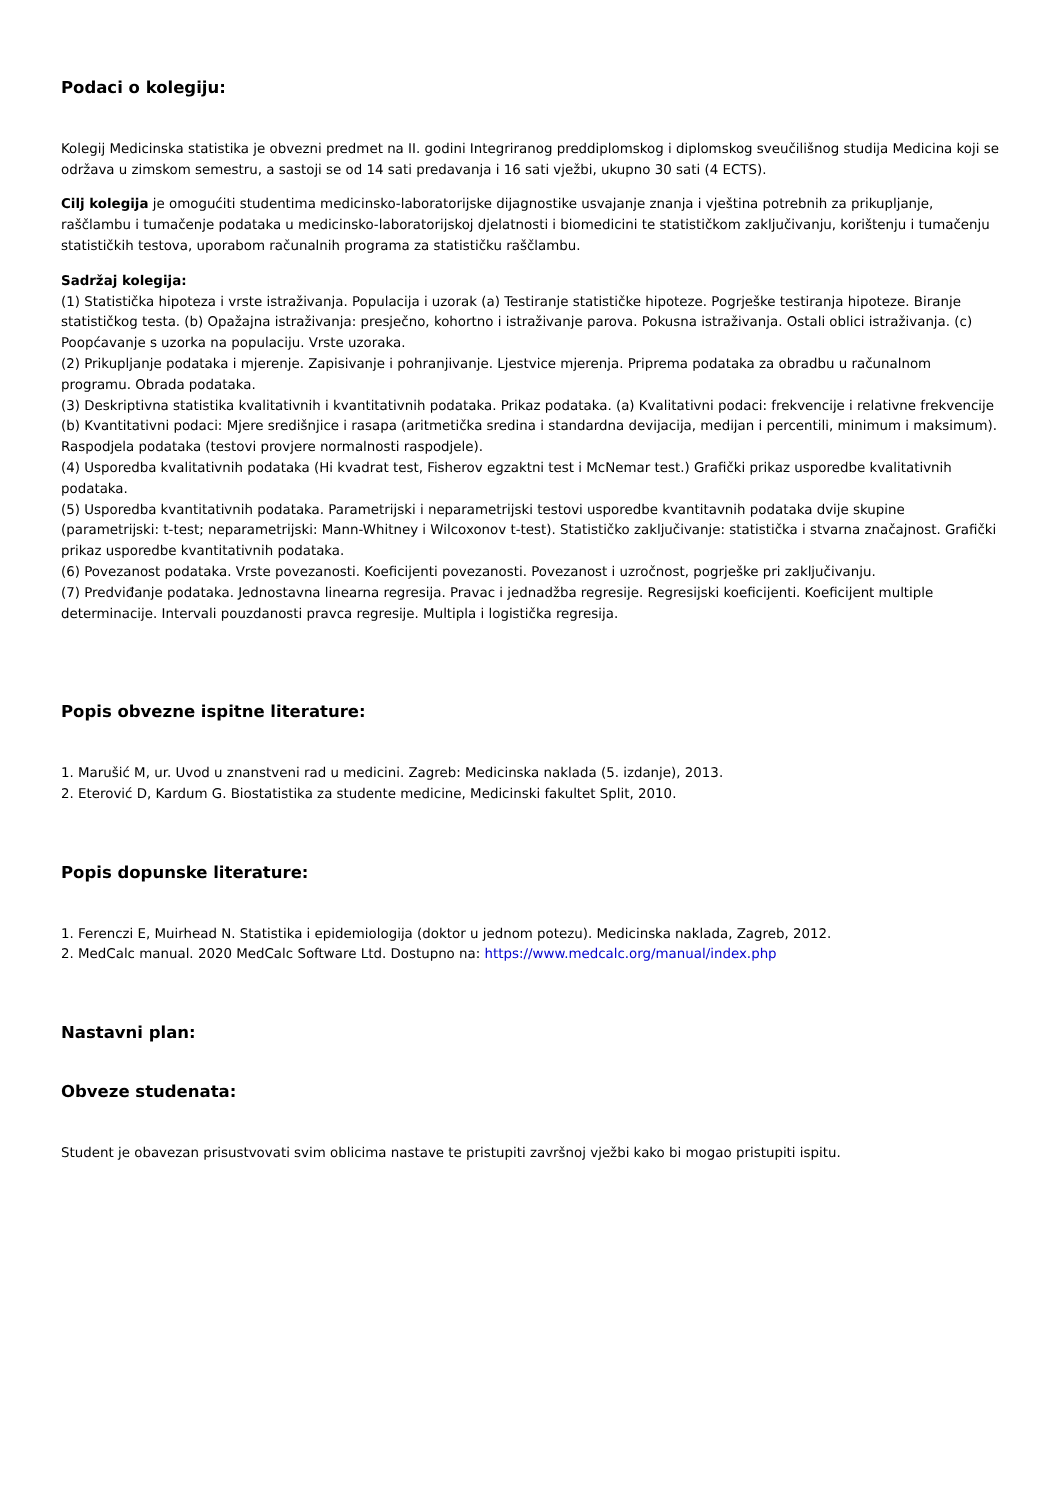Podaci o kolegiju:
Kolegij Medicinska statistika je obvezni predmet na II. godini Integriranog preddiplomskog i diplomskog sveučilišnog studija Medicina koji se održava u zimskom semestru, a sastoji se od 14 sati predavanja i 16 sati vježbi, ukupno 30 sati (4 ECTS).
Cilj kolegija je omogućiti studentima medicinsko-laboratorijske dijagnostike usvajanje znanja i vještina potrebnih za prikupljanje, raščlambu i tumačenje podataka u medicinsko-laboratorijskoj djelatnosti i biomedicini te statističkom zaključivanju, korištenju i tumačenju statističkih testova, uporabom računalnih programa za statističku raščlambu.
Sadržaj kolegija:
(1) Statistička hipoteza i vrste istraživanja. Populacija i uzorak (a) Testiranje statističke hipoteze. Pogrješke testiranja hipoteze. Biranje statističkog testa. (b) Opažajna istraživanja: presječno, kohortno i istraživanje parova. Pokusna istraživanja. Ostali oblici istraživanja. (c) Poopćavanje s uzorka na populaciju. Vrste uzoraka.
(2) Prikupljanje podataka i mjerenje. Zapisivanje i pohranjivanje. Ljestvice mjerenja. Priprema podataka za obradbu u računalnom programu. Obrada podataka.
(3) Deskriptivna statistika kvalitativnih i kvantitativnih podataka. Prikaz podataka. (a) Kvalitativni podaci: frekvencije i relativne frekvencije (b) Kvantitativni podaci: Mjere središnjice i rasapa (aritmetička sredina i standardna devijacija, medijan i percentili, minimum i maksimum). Raspodjela podataka (testovi provjere normalnosti raspodjele).
(4) Usporedba kvalitativnih podataka (Hi kvadrat test, Fisherov egzaktni test i McNemar test.) Grafički prikaz usporedbe kvalitativnih podataka.
(5) Usporedba kvantitativnih podataka. Parametrijski i neparametrijski testovi usporedbe kvantitavnih podataka dvije skupine (parametrijski: t-test; neparametrijski: Mann-Whitney i Wilcoxonov t-test). Statističko zaključivanje: statistička i stvarna značajnost. Grafički prikaz usporedbe kvantitativnih podataka.
(6) Povezanost podataka. Vrste povezanosti. Koeficijenti povezanosti. Povezanost i uzročnost, pogrješke pri zaključivanju.
(7) Predviđanje podataka. Jednostavna linearna regresija. Pravac i jednadžba regresije. Regresijski koeficijenti. Koeficijent multiple determinacije. Intervali pouzdanosti pravca regresije. Multipla i logistička regresija.
Popis obvezne ispitne literature:
1. Marušić M, ur. Uvod u znanstveni rad u medicini. Zagreb: Medicinska naklada (5. izdanje), 2013.
2. Eterović D, Kardum G. Biostatistika za studente medicine, Medicinski fakultet Split, 2010.
Popis dopunske literature:
1. Ferenczi E, Muirhead N. Statistika i epidemiologija (doktor u jednom potezu). Medicinska naklada, Zagreb, 2012.
2. MedCalc manual. 2020 MedCalc Software Ltd. Dostupno na: https://www.medcalc.org/manual/index.php
Nastavni plan:
Obveze studenata:
Student je obavezan prisustvovati svim oblicima nastave te pristupiti završnoj vježbi kako bi mogao pristupiti ispitu.